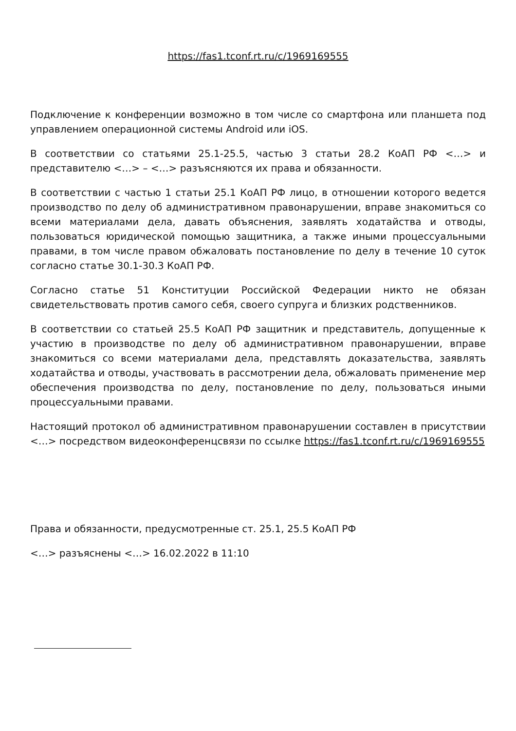https://fas1.tconf.rt.ru/c/1969169555
Подключение к конференции возможно в том числе со смартфона или планшета под управлением операционной системы Android или iOS.
В соответствии со статьями 25.1-25.5, частью 3 статьи 28.2 КоАП РФ <…> и представителю <…> – <…> разъясняются их права и обязанности.
В соответствии с частью 1 статьи 25.1 КоАП РФ лицо, в отношении которого ведется производство по делу об административном правонарушении, вправе знакомиться со всеми материалами дела, давать объяснения, заявлять ходатайства и отводы, пользоваться юридической помощью защитника, а также иными процессуальными правами, в том числе правом обжаловать постановление по делу в течение 10 суток согласно статье 30.1-30.3 КоАП РФ.
Согласно статье 51 Конституции Российской Федерации никто не обязан свидетельствовать против самого себя, своего супруга и близких родственников.
В соответствии со статьей 25.5 КоАП РФ защитник и представитель, допущенные к участию в производстве по делу об административном правонарушении, вправе знакомиться со всеми материалами дела, представлять доказательства, заявлять ходатайства и отводы, участвовать в рассмотрении дела, обжаловать применение мер обеспечения производства по делу, постановление по делу, пользоваться иными процессуальными правами.
Настоящий протокол об административном правонарушении составлен в присутствии <…> посредством видеоконференцсвязи по ссылке https://fas1.tconf.rt.ru/c/1969169555
Права и обязанности, предусмотренные ст. 25.1, 25.5 КоАП РФ
<…> разъяснены <…> 16.02.2022 в 11:10